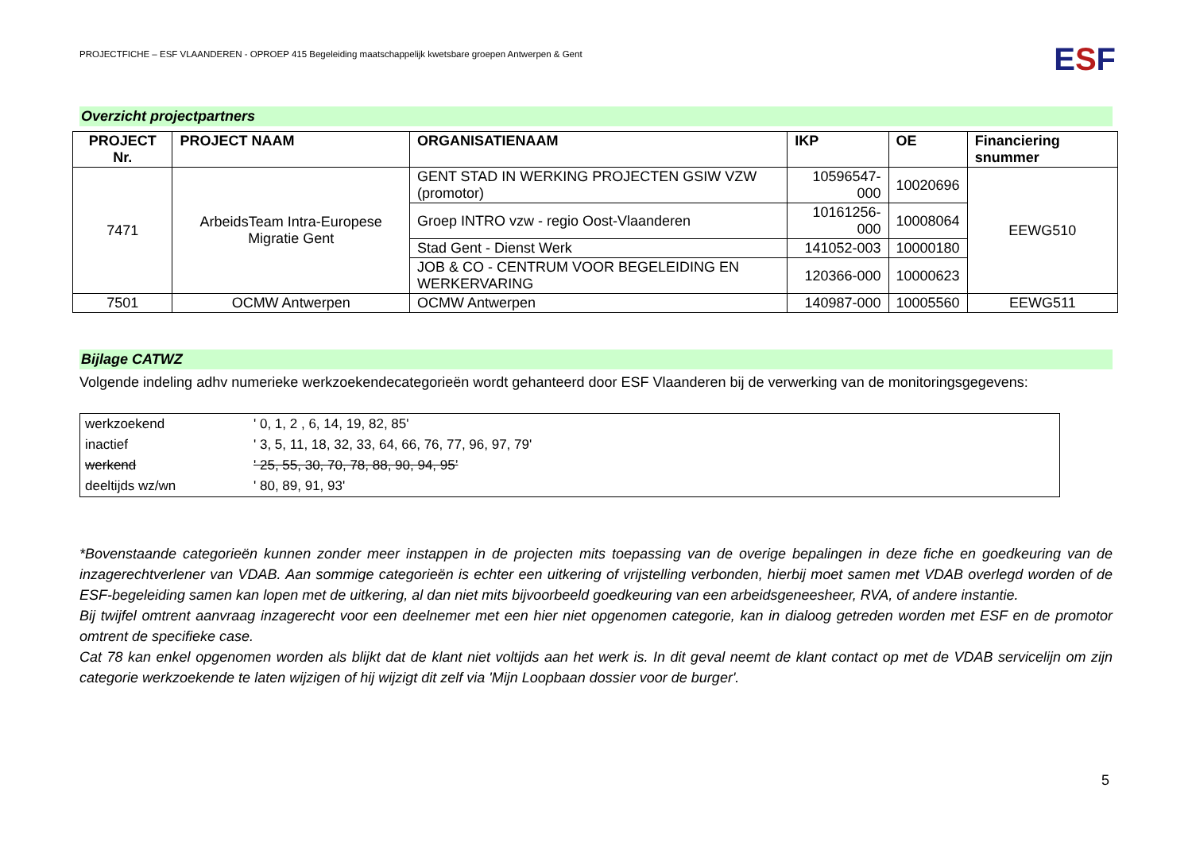PROJECTFICHE – ESF VLAANDEREN - OPROEP 415 Begeleiding maatschappelijk kwetsbare groepen Antwerpen & Gent
ESF
Overzicht projectpartners
| PROJECT Nr. | PROJECT NAAM | ORGANISATIENAAM | IKP | OE | Financiering snummer |
| --- | --- | --- | --- | --- | --- |
| 7471 | ArbeidsTeam Intra-Europese Migratie Gent | GENT STAD IN WERKING PROJECTEN GSIW VZW (promotor) | 10596547-000 | 10020696 | EEWG510 |
| | | Groep INTRO vzw - regio Oost-Vlaanderen | 10161256-000 | 10008064 | |
| | | Stad Gent - Dienst Werk | 141052-003 | 10000180 | |
| | | JOB & CO - CENTRUM VOOR BEGELEIDING EN WERKERVARING | 120366-000 | 10000623 | |
| 7501 | OCMW Antwerpen | OCMW Antwerpen | 140987-000 | 10005560 | EEWG511 |
Bijlage CATWZ
Volgende indeling adhv numerieke werkzoekendecategorieën wordt gehanteerd door ESF Vlaanderen bij de verwerking van de monitoringsgegevens:
| werkzoekend | ' 0, 1, 2 , 6, 14, 19, 82, 85' |
| inactief | ' 3, 5, 11, 18, 32, 33, 64, 66, 76, 77, 96, 97, 79' |
| werkend | ' 25, 55, 30, 70, 78, 88, 90, 94, 95’ |
| deeltijds wz/wn | ' 80, 89, 91, 93' |
*Bovenstaande categorieën kunnen zonder meer instappen in de projecten mits toepassing van de overige bepalingen in deze fiche en goedkeuring van de inzagerechtverlener van VDAB. Aan sommige categorieën is echter een uitkering of vrijstelling verbonden, hierbij moet samen met VDAB overlegd worden of de ESF-begeleiding samen kan lopen met de uitkering, al dan niet mits bijvoorbeeld goedkeuring van een arbeidsgeneesheer, RVA, of andere instantie.
Bij twijfel omtrent aanvraag inzagerecht voor een deelnemer met een hier niet opgenomen categorie, kan in dialoog getreden worden met ESF en de promotor omtrent de specifieke case.
Cat 78 kan enkel opgenomen worden als blijkt dat de klant niet voltijds aan het werk is. In dit geval neemt de klant contact op met de VDAB servicelijn om zijn categorie werkzoekende te laten wijzigen of hij wijzigt dit zelf via 'Mijn Loopbaan dossier voor de burger'.
5